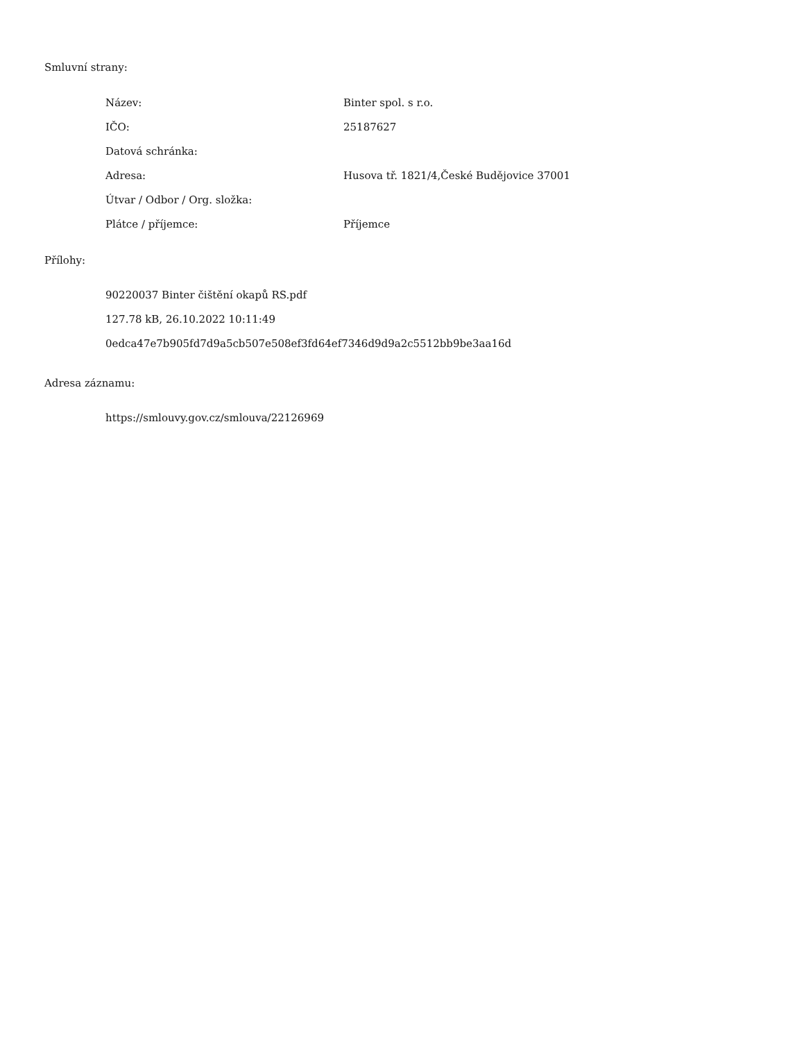Smluvní strany:
| Název: | Binter spol. s r.o. |
| IČO: | 25187627 |
| Datová schránka: | |
| Adresa: | Husova tř. 1821/4,České Budějovice 37001 |
| Útvar / Odbor / Org. složka: | |
| Plátce / příjemce: | Příjemce |
Přílohy:
90220037 Binter čištění okapů RS.pdf
127.78 kB, 26.10.2022 10:11:49
0edca47e7b905fd7d9a5cb507e508ef3fd64ef7346d9d9a2c5512bb9be3aa16d
Adresa záznamu:
https://smlouvy.gov.cz/smlouva/22126969